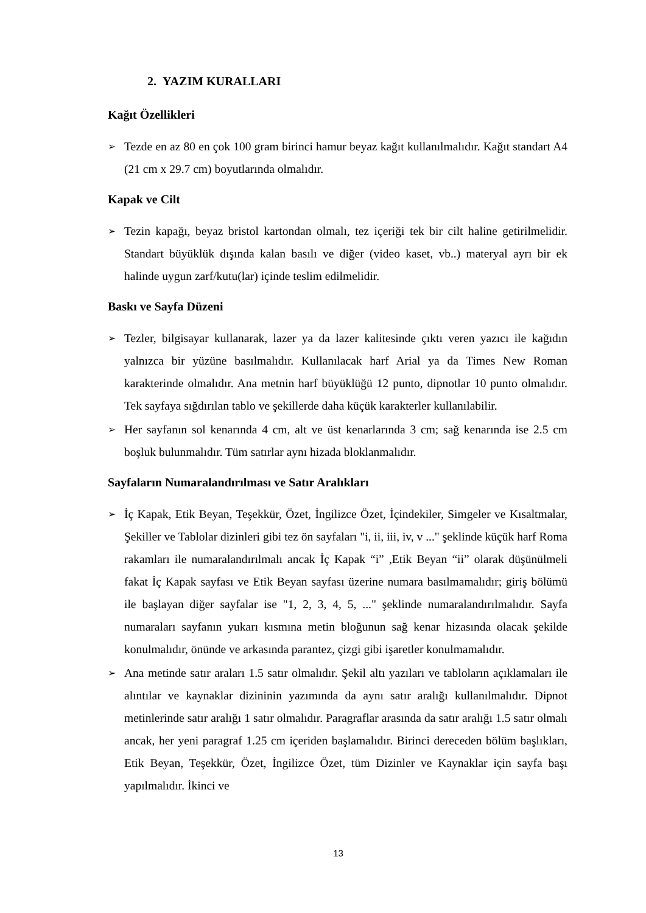2. YAZIM KURALLARI
Kağıt Özellikleri
➢
Tezde en az 80 en çok 100 gram birinci hamur beyaz kağıt kullanılmalıdır. Kağıt standart A4 (21 cm x 29.7 cm) boyutlarında olmalıdır.
Kapak ve Cilt
➢
Tezin kapağı, beyaz bristol kartondan olmalı, tez içeriği tek bir cilt haline getirilmelidir. Standart büyüklük dışında kalan basılı ve diğer (video kaset, vb..) materyal ayrı bir ek halinde uygun zarf/kutu(lar) içinde teslim edilmelidir.
Baskı ve Sayfa Düzeni
➢
Tezler, bilgisayar kullanarak, lazer ya da lazer kalitesinde çıktı veren yazıcı ile kağıdın yalnızca bir yüzüne basılmalıdır. Kullanılacak harf Arial ya da Times New Roman karakterinde olmalıdır. Ana metnin harf büyüklüğü 12 punto, dipnotlar 10 punto olmalıdır. Tek sayfaya sığdırılan tablo ve şekillerde daha küçük karakterler kullanılabilir.
➢
Her sayfanın sol kenarında 4 cm, alt ve üst kenarlarında 3 cm; sağ kenarında ise 2.5 cm boşluk bulunmalıdır. Tüm satırlar aynı hizada bloklanmalıdır.
Sayfaların Numaralandırılması ve Satır Aralıkları
➢
İç Kapak, Etik Beyan, Teşekkür, Özet, İngilizce Özet, İçindekiler, Simgeler ve Kısaltmalar, Şekiller ve Tablolar dizinleri gibi tez ön sayfaları "i, ii, iii, iv, v ..." şeklinde küçük harf Roma rakamları ile numaralandırılmalı ancak İç Kapak “i” ,Etik Beyan “ii” olarak düşünülmeli fakat İç Kapak sayfası ve Etik Beyan sayfası üzerine numara basılmamalıdır; giriş bölümü ile başlayan diğer sayfalar ise "1, 2, 3, 4, 5, ..." şeklinde numaralandırılmalıdır. Sayfa numaraları sayfanın yukarı kısmına metin bloğunun sağ kenar hizasında olacak şekilde konulmalıdır, önünde ve arkasında parantez, çizgi gibi işaretler konulmamalıdır.
➢
Ana metinde satır araları 1.5 satır olmalıdır. Şekil altı yazıları ve tabloların açıklamaları ile alıntılar ve kaynaklar dizininin yazımında da aynı satır aralığı kullanılmalıdır. Dipnot metinlerinde satır aralığı 1 satır olmalıdır. Paragraflar arasında da satır aralığı 1.5 satır olmalı ancak, her yeni paragraf 1.25 cm içeriden başlamalıdır. Birinci dereceden bölüm başlıkları, Etik Beyan, Teşekkür, Özet, İngilizce Özet, tüm Dizinler ve Kaynaklar için sayfa başı yapılmalıdır. İkinci ve
13